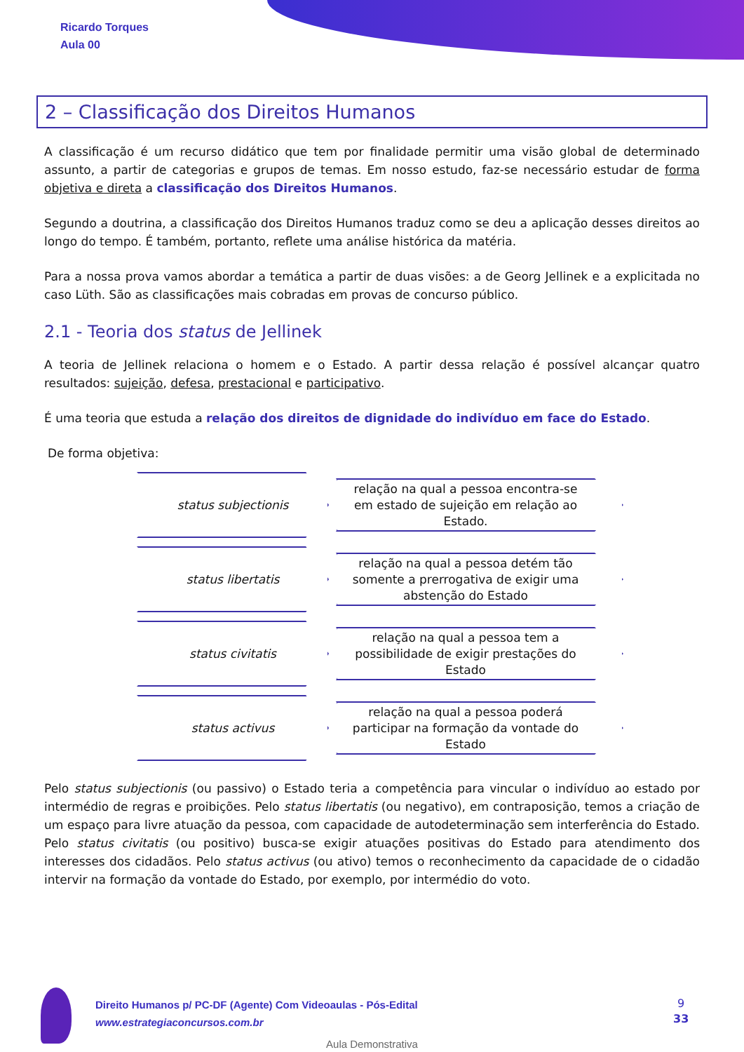Ricardo Torques
Aula 00
2 – Classificação dos Direitos Humanos
A classificação é um recurso didático que tem por finalidade permitir uma visão global de determinado assunto, a partir de categorias e grupos de temas. Em nosso estudo, faz-se necessário estudar de forma objetiva e direta a classificação dos Direitos Humanos.
Segundo a doutrina, a classificação dos Direitos Humanos traduz como se deu a aplicação desses direitos ao longo do tempo. É também, portanto, reflete uma análise histórica da matéria.
Para a nossa prova vamos abordar a temática a partir de duas visões: a de Georg Jellinek e a explicitada no caso Lüth. São as classificações mais cobradas em provas de concurso público.
2.1 - Teoria dos status de Jellinek
A teoria de Jellinek relaciona o homem e o Estado. A partir dessa relação é possível alcançar quatro resultados: sujeição, defesa, prestacional e participativo.
É uma teoria que estuda a relação dos direitos de dignidade do indivíduo em face do Estado.
De forma objetiva:
status subjectionis
relação na qual a pessoa encontra-se em estado de sujeição em relação ao Estado.
status libertatis
relação na qual a pessoa detém tão somente a prerrogativa de exigir uma abstenção do Estado
status civitatis
relação na qual a pessoa tem a possibilidade de exigir prestações do Estado
status activus
relação na qual a pessoa poderá participar na formação da vontade do Estado
Pelo status subjectionis (ou passivo) o Estado teria a competência para vincular o indivíduo ao estado por intermédio de regras e proibições. Pelo status libertatis (ou negativo), em contraposição, temos a criação de um espaço para livre atuação da pessoa, com capacidade de autodeterminação sem interferência do Estado. Pelo status civitatis (ou positivo) busca-se exigir atuações positivas do Estado para atendimento dos interesses dos cidadãos. Pelo status activus (ou ativo) temos o reconhecimento da capacidade de o cidadão intervir na formação da vontade do Estado, por exemplo, por intermédio do voto.
Direito Humanos p/ PC-DF (Agente) Com Videoaulas - Pós-Edital
www.estrategiaconcursos.com.br
9
33
Aula Demonstrativa